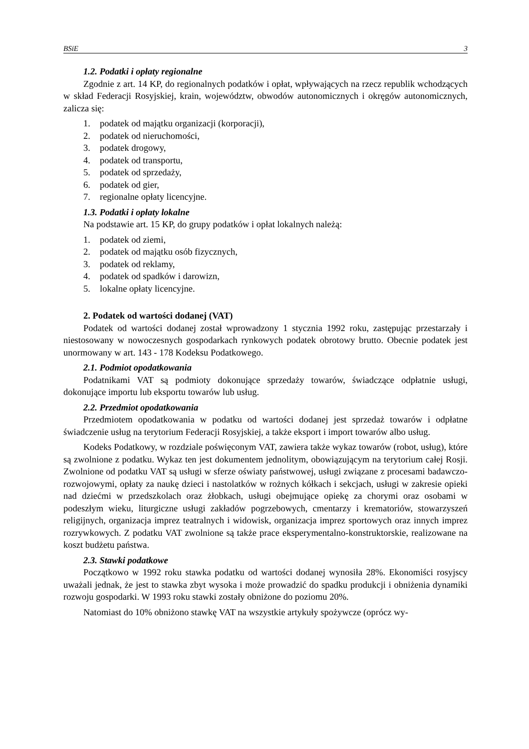BSiE 3
1.2. Podatki i opłaty regionalne
Zgodnie z art. 14 KP, do regionalnych podatków i opłat, wpływających na rzecz republik wchodzących w skład Federacji Rosyjskiej, krain, województw, obwodów autonomicznych i okręgów autonomicznych, zalicza się:
1. podatek od majątku organizacji (korporacji),
2. podatek od nieruchomości,
3. podatek drogowy,
4. podatek od transportu,
5. podatek od sprzedaży,
6. podatek od gier,
7. regionalne opłaty licencyjne.
1.3. Podatki i opłaty lokalne
Na podstawie art. 15 KP, do grupy podatków i opłat lokalnych należą:
1. podatek od ziemi,
2. podatek od majątku osób fizycznych,
3. podatek od reklamy,
4. podatek od spadków i darowizn,
5. lokalne opłaty licencyjne.
2. Podatek od wartości dodanej (VAT)
Podatek od wartości dodanej został wprowadzony 1 stycznia 1992 roku, zastępując przestarzały i niestosowany w nowoczesnych gospodarkach rynkowych podatek obrotowy brutto. Obecnie podatek jest unormowany w art. 143 - 178 Kodeksu Podatkowego.
2.1. Podmiot opodatkowania
Podatnikami VAT są podmioty dokonujące sprzedaży towarów, świadczące odpłatnie usługi, dokonujące importu lub eksportu towarów lub usług.
2.2. Przedmiot opodatkowania
Przedmiotem opodatkowania w podatku od wartości dodanej jest sprzedaż towarów i odpłatne świadczenie usług na terytorium Federacji Rosyjskiej, a także eksport i import towarów albo usług.
Kodeks Podatkowy, w rozdziale poświęconym VAT, zawiera także wykaz towarów (robot, usług), które są zwolnione z podatku. Wykaz ten jest dokumentem jednolitym, obowiązującym na terytorium całej Rosji. Zwolnione od podatku VAT są usługi w sferze oświaty państwowej, usługi związane z procesami badawczo-rozwojowymi, opłaty za naukę dzieci i nastolatków w rożnych kółkach i sekcjach, usługi w zakresie opieki nad dziećmi w przedszkolach oraz żłobkach, usługi obejmujące opiekę za chorymi oraz osobami w podeszłym wieku, liturgiczne usługi zakładów pogrzebowych, cmentarzy i krematoriów, stowarzyszeń religijnych, organizacja imprez teatralnych i widowisk, organizacja imprez sportowych oraz innych imprez rozrywkowych. Z podatku VAT zwolnione są także prace eksperymentalno-konstruktorskie, realizowane na koszt budżetu państwa.
2.3. Stawki podatkowe
Początkowo w 1992 roku stawka podatku od wartości dodanej wynosiła 28%. Ekonomiści rosyjscy uważali jednak, że jest to stawka zbyt wysoka i może prowadzić do spadku produkcji i obniżenia dynamiki rozwoju gospodarki. W 1993 roku stawki zostały obniżone do poziomu 20%.
Natomiast do 10% obniżono stawkę VAT na wszystkie artykuły spożywcze (oprócz wy-